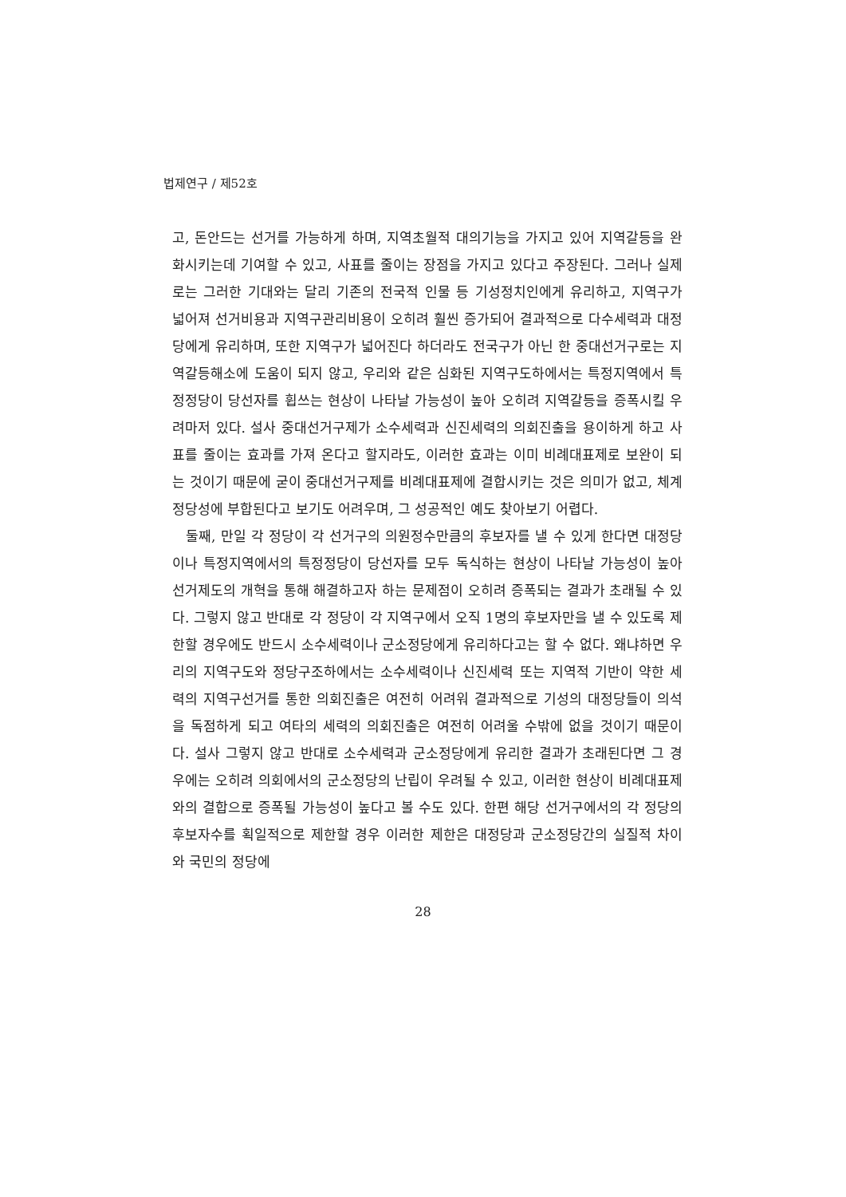법제연구 / 제52호
고, 돈안드는 선거를 가능하게 하며, 지역초월적 대의기능을 가지고 있어 지역갈등을 완화시키는데 기여할 수 있고, 사표를 줄이는 장점을 가지고 있다고 주장된다. 그러나 실제로는 그러한 기대와는 달리 기존의 전국적 인물 등 기성정치인에게 유리하고, 지역구가 넓어져 선거비용과 지역구관리비용이 오히려 훨씬 증가되어 결과적으로 다수세력과 대정당에게 유리하며, 또한 지역구가 넓어진다 하더라도 전국구가 아닌 한 중대선거구로는 지역갈등해소에 도움이 되지 않고, 우리와 같은 심화된 지역구도하에서는 특정지역에서 특정정당이 당선자를 휩쓰는 현상이 나타날 가능성이 높아 오히려 지역갈등을 증폭시킬 우려마저 있다. 설사 중대선거구제가 소수세력과 신진세력의 의회진출을 용이하게 하고 사표를 줄이는 효과를 가져 온다고 할지라도, 이러한 효과는 이미 비례대표제로 보완이 되는 것이기 때문에 굳이 중대선거구제를 비례대표제에 결합시키는 것은 의미가 없고, 체계정당성에 부합된다고 보기도 어려우며, 그 성공적인 예도 찾아보기 어렵다.
둘째, 만일 각 정당이 각 선거구의 의원정수만큼의 후보자를 낼 수 있게 한다면 대정당이나 특정지역에서의 특정정당이 당선자를 모두 독식하는 현상이 나타날 가능성이 높아 선거제도의 개혁을 통해 해결하고자 하는 문제점이 오히려 증폭되는 결과가 초래될 수 있다. 그렇지 않고 반대로 각 정당이 각 지역구에서 오직 1명의 후보자만을 낼 수 있도록 제한할 경우에도 반드시 소수세력이나 군소정당에게 유리하다고는 할 수 없다. 왜냐하면 우리의 지역구도와 정당구조하에서는 소수세력이나 신진세력 또는 지역적 기반이 약한 세력의 지역구선거를 통한 의회진출은 여전히 어려워 결과적으로 기성의 대정당들이 의석을 독점하게 되고 여타의 세력의 의회진출은 여전히 어려울 수밖에 없을 것이기 때문이다. 설사 그렇지 않고 반대로 소수세력과 군소정당에게 유리한 결과가 초래된다면 그 경우에는 오히려 의회에서의 군소정당의 난립이 우려될 수 있고, 이러한 현상이 비례대표제와의 결합으로 증폭될 가능성이 높다고 볼 수도 있다. 한편 해당 선거구에서의 각 정당의 후보자수를 획일적으로 제한할 경우 이러한 제한은 대정당과 군소정당간의 실질적 차이와 국민의 정당에
28